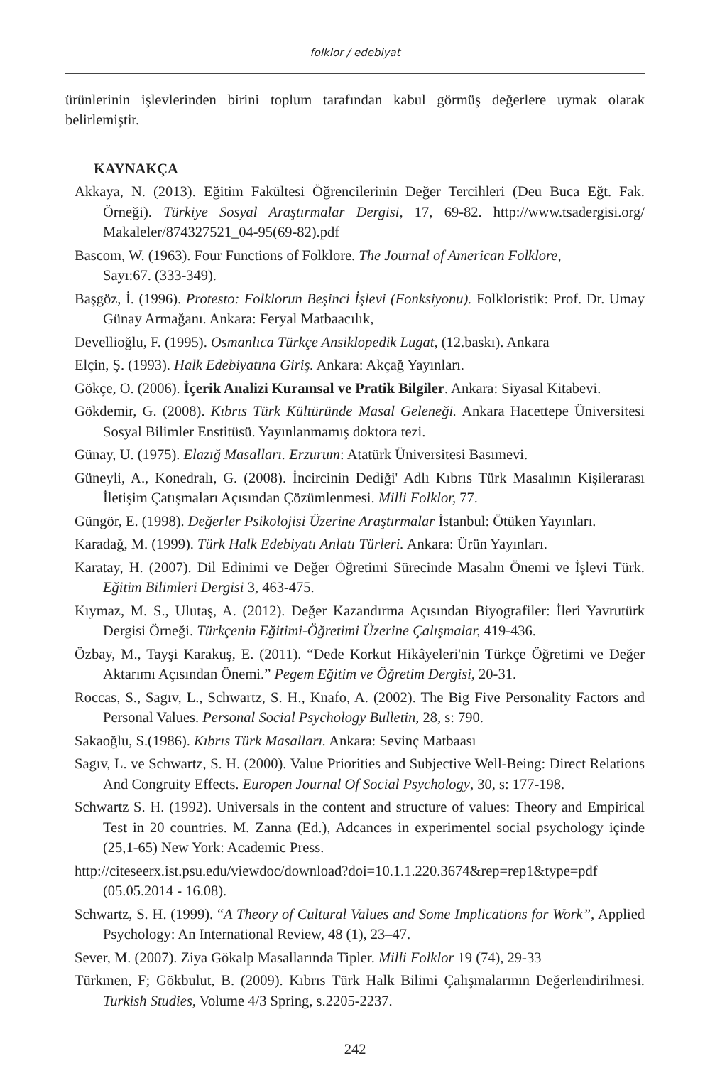folklor / edebiyat
ürünlerinin işlevlerinden birini toplum tarafından kabul görmüş değerlere uymak olarak belirlemiştir.
KAYNAKÇA
Akkaya, N. (2013). Eğitim Fakültesi Öğrencilerinin Değer Tercihleri (Deu Buca Eğt. Fak. Örneği). Türkiye Sosyal Araştırmalar Dergisi, 17, 69-82. http://www.tsadergisi.org/ Makaleler/874327521_04-95(69-82).pdf
Bascom, W. (1963). Four Functions of Folklore. The Journal of American Folklore,
Sayı:67. (333-349).
Başgöz, İ. (1996). Protesto: Folklorun Beşinci İşlevi (Fonksiyonu). Folkloristik: Prof. Dr. Umay Günay Armağanı. Ankara: Feryal Matbaacılık,
Devellioğlu, F. (1995). Osmanlıca Türkçe Ansiklopedik Lugat, (12.baskı). Ankara
Elçin, Ş. (1993). Halk Edebiyatına Giriş. Ankara: Akçağ Yayınları.
Gökçe, O. (2006). İçerik Analizi Kuramsal ve Pratik Bilgiler. Ankara: Siyasal Kitabevi.
Gökdemir, G. (2008). Kıbrıs Türk Kültüründe Masal Geleneği. Ankara Hacettepe Üniversitesi Sosyal Bilimler Enstitüsü. Yayınlanmamış doktora tezi.
Günay, U. (1975). Elazığ Masalları. Erzurum: Atatürk Üniversitesi Basımevi.
Güneyli, A., Konedralı, G. (2008). İncircinin Dediği' Adlı Kıbrıs Türk Masalının Kişilerarası İletişim Çatışmaları Açısından Çözümlenmesi. Milli Folklor, 77.
Güngör, E. (1998). Değerler Psikolojisi Üzerine Araştırmalar İstanbul: Ötüken Yayınları.
Karadağ, M. (1999). Türk Halk Edebiyatı Anlatı Türleri. Ankara: Ürün Yayınları.
Karatay, H. (2007). Dil Edinimi ve Değer Öğretimi Sürecinde Masalın Önemi ve İşlevi Türk. Eğitim Bilimleri Dergisi 3, 463-475.
Kıymaz, M. S., Ulutaş, A. (2012). Değer Kazandırma Açısından Biyografiler: İleri Yavrutürk Dergisi Örneği. Türkçenin Eğitimi-Öğretimi Üzerine Çalışmalar, 419-436.
Özbay, M., Tayşi Karakuş, E. (2011). “Dede Korkut Hikâyeleri'nin Türkçe Öğretimi ve Değer Aktarımı Açısından Önemi.” Pegem Eğitim ve Öğretim Dergisi, 20-31.
Roccas, S., Sagıv, L., Schwartz, S. H., Knafo, A. (2002). The Big Five Personality Factors and Personal Values. Personal Social Psychology Bulletin, 28, s: 790.
Sakaoğlu, S.(1986). Kıbrıs Türk Masalları. Ankara: Sevinç Matbaası
Sagıv, L. ve Schwartz, S. H. (2000). Value Priorities and Subjective Well-Being: Direct Relations And Congruity Effects. Europen Journal Of Social Psychology, 30, s: 177-198.
Schwartz S. H. (1992). Universals in the content and structure of values: Theory and Empirical Test in 20 countries. M. Zanna (Ed.), Adcances in experimentel social psychology içinde (25,1-65) New York: Academic Press.
http://citeseerx.ist.psu.edu/viewdoc/download?doi=10.1.1.220.3674&rep=rep1&type=pdf (05.05.2014 - 16.08).
Schwartz, S. H. (1999). “A Theory of Cultural Values and Some Implications for Work”, Applied Psychology: An International Review, 48 (1), 23–47.
Sever, M. (2007). Ziya Gökalp Masallarında Tipler. Milli Folklor 19 (74), 29-33
Türkmen, F; Gökbulut, B. (2009). Kıbrıs Türk Halk Bilimi Çalışmalarının Değerlendirilmesi. Turkish Studies, Volume 4/3 Spring, s.2205-2237.
242